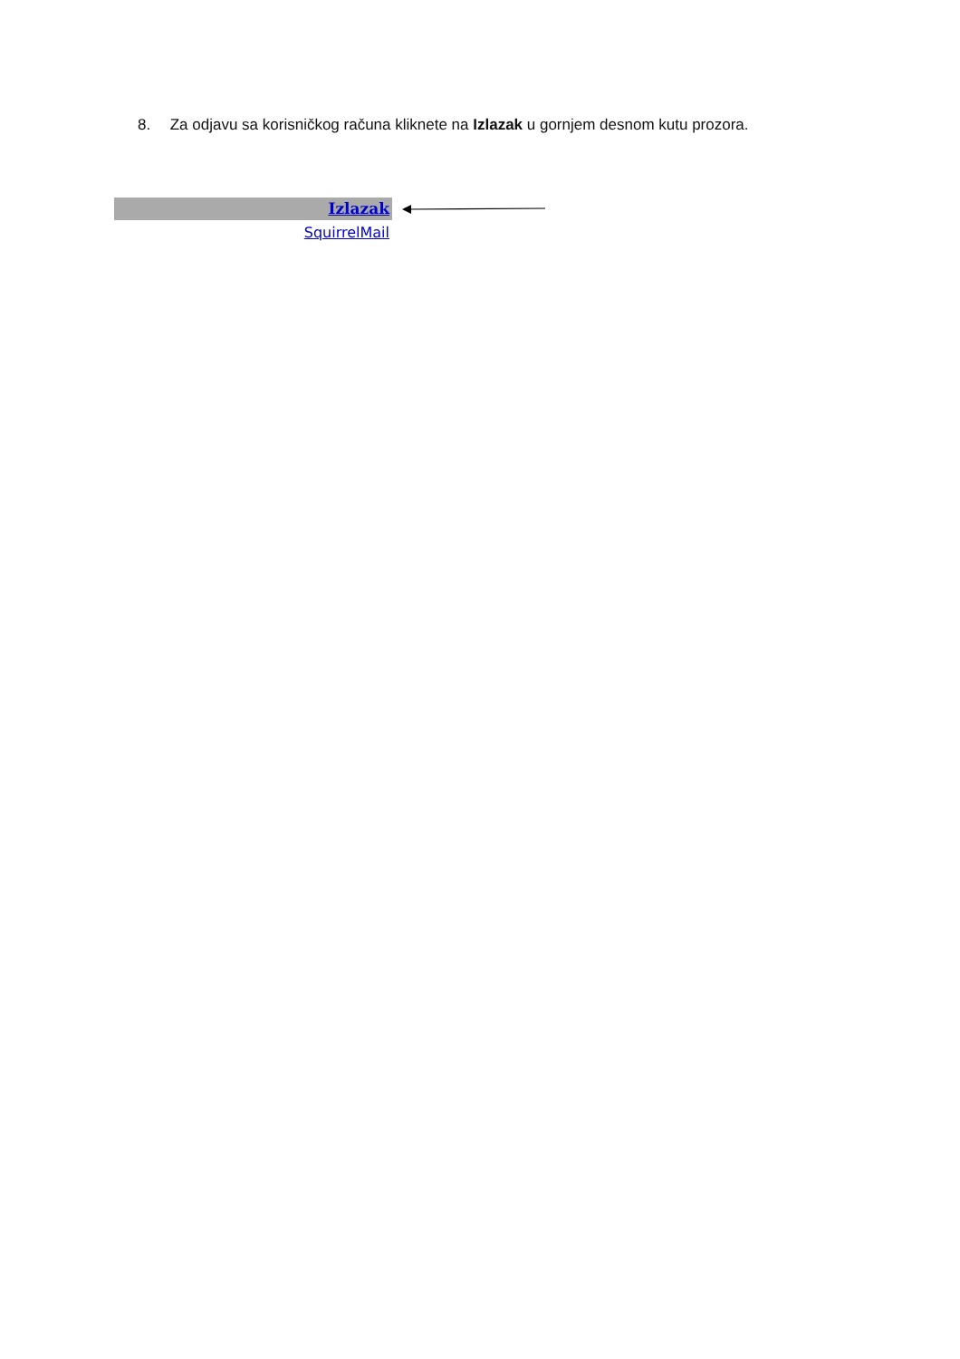8. Za odjavu sa korisničkog računa kliknete na Izlazak u gornjem desnom kutu prozora.
Izlazak
SquirrelMail